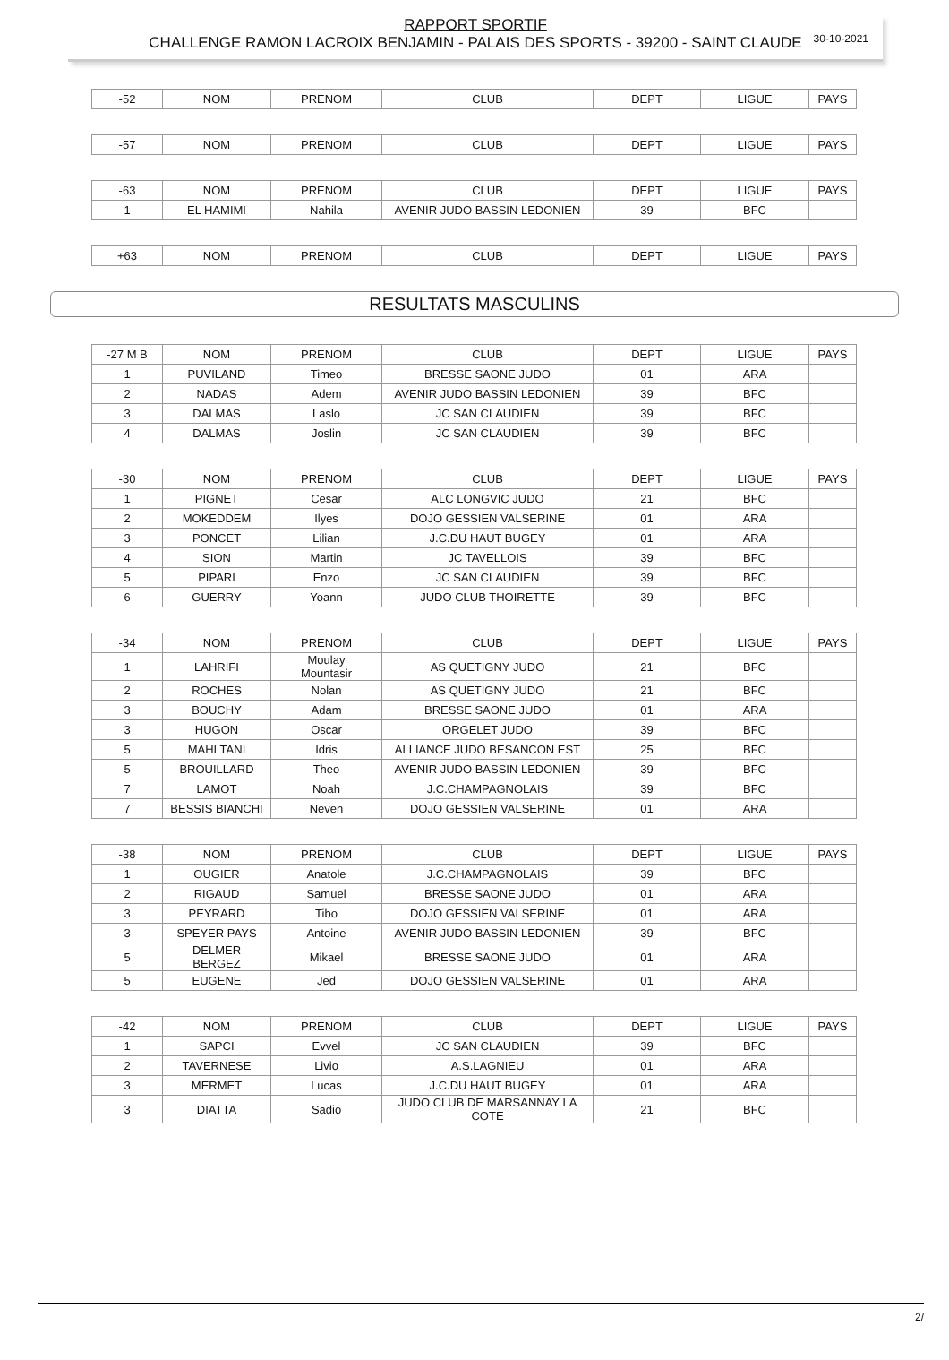30-10-2021
RAPPORT SPORTIF
CHALLENGE RAMON LACROIX BENJAMIN - PALAIS DES SPORTS - 39200 - SAINT CLAUDE
| -52 | NOM | PRENOM | CLUB | DEPT | LIGUE | PAYS |
| --- | --- | --- | --- | --- | --- | --- |
| -57 | NOM | PRENOM | CLUB | DEPT | LIGUE | PAYS |
| --- | --- | --- | --- | --- | --- | --- |
| -63 | NOM | PRENOM | CLUB | DEPT | LIGUE | PAYS |
| --- | --- | --- | --- | --- | --- | --- |
| 1 | EL HAMIMI | Nahila | AVENIR JUDO BASSIN LEDONIEN | 39 | BFC | |
| +63 | NOM | PRENOM | CLUB | DEPT | LIGUE | PAYS |
| --- | --- | --- | --- | --- | --- | --- |
RESULTATS MASCULINS
| -27 M B | NOM | PRENOM | CLUB | DEPT | LIGUE | PAYS |
| --- | --- | --- | --- | --- | --- | --- |
| 1 | PUVILAND | Timeo | BRESSE SAONE JUDO | 01 | ARA | |
| 2 | NADAS | Adem | AVENIR JUDO BASSIN LEDONIEN | 39 | BFC | |
| 3 | DALMAS | Laslo | JC SAN CLAUDIEN | 39 | BFC | |
| 4 | DALMAS | Joslin | JC SAN CLAUDIEN | 39 | BFC | |
| -30 | NOM | PRENOM | CLUB | DEPT | LIGUE | PAYS |
| --- | --- | --- | --- | --- | --- | --- |
| 1 | PIGNET | Cesar | ALC LONGVIC JUDO | 21 | BFC | |
| 2 | MOKEDDEM | Ilyes | DOJO GESSIEN VALSERINE | 01 | ARA | |
| 3 | PONCET | Lilian | J.C.DU HAUT BUGEY | 01 | ARA | |
| 4 | SION | Martin | JC TAVELLOIS | 39 | BFC | |
| 5 | PIPARI | Enzo | JC SAN CLAUDIEN | 39 | BFC | |
| 6 | GUERRY | Yoann | JUDO CLUB THOIRETTE | 39 | BFC | |
| -34 | NOM | PRENOM | CLUB | DEPT | LIGUE | PAYS |
| --- | --- | --- | --- | --- | --- | --- |
| 1 | LAHRIFI | Moulay Mountasir | AS QUETIGNY JUDO | 21 | BFC | |
| 2 | ROCHES | Nolan | AS QUETIGNY JUDO | 21 | BFC | |
| 3 | BOUCHY | Adam | BRESSE SAONE JUDO | 01 | ARA | |
| 3 | HUGON | Oscar | ORGELET JUDO | 39 | BFC | |
| 5 | MAHI TANI | Idris | ALLIANCE JUDO BESANCON EST | 25 | BFC | |
| 5 | BROUILLARD | Theo | AVENIR JUDO BASSIN LEDONIEN | 39 | BFC | |
| 7 | LAMOT | Noah | J.C.CHAMPAGNOLAIS | 39 | BFC | |
| 7 | BESSIS BIANCHI | Neven | DOJO GESSIEN VALSERINE | 01 | ARA | |
| -38 | NOM | PRENOM | CLUB | DEPT | LIGUE | PAYS |
| --- | --- | --- | --- | --- | --- | --- |
| 1 | OUGIER | Anatole | J.C.CHAMPAGNOLAIS | 39 | BFC | |
| 2 | RIGAUD | Samuel | BRESSE SAONE JUDO | 01 | ARA | |
| 3 | PEYRARD | Tibo | DOJO GESSIEN VALSERINE | 01 | ARA | |
| 3 | SPEYER PAYS | Antoine | AVENIR JUDO BASSIN LEDONIEN | 39 | BFC | |
| 5 | DELMER BERGEZ | Mikael | BRESSE SAONE JUDO | 01 | ARA | |
| 5 | EUGENE | Jed | DOJO GESSIEN VALSERINE | 01 | ARA | |
| -42 | NOM | PRENOM | CLUB | DEPT | LIGUE | PAYS |
| --- | --- | --- | --- | --- | --- | --- |
| 1 | SAPCI | Evvel | JC SAN CLAUDIEN | 39 | BFC | |
| 2 | TAVERNESE | Livio | A.S.LAGNIEU | 01 | ARA | |
| 3 | MERMET | Lucas | J.C.DU HAUT BUGEY | 01 | ARA | |
| 3 | DIATTA | Sadio | JUDO CLUB DE MARSANNAY LA COTE | 21 | BFC | |
2/